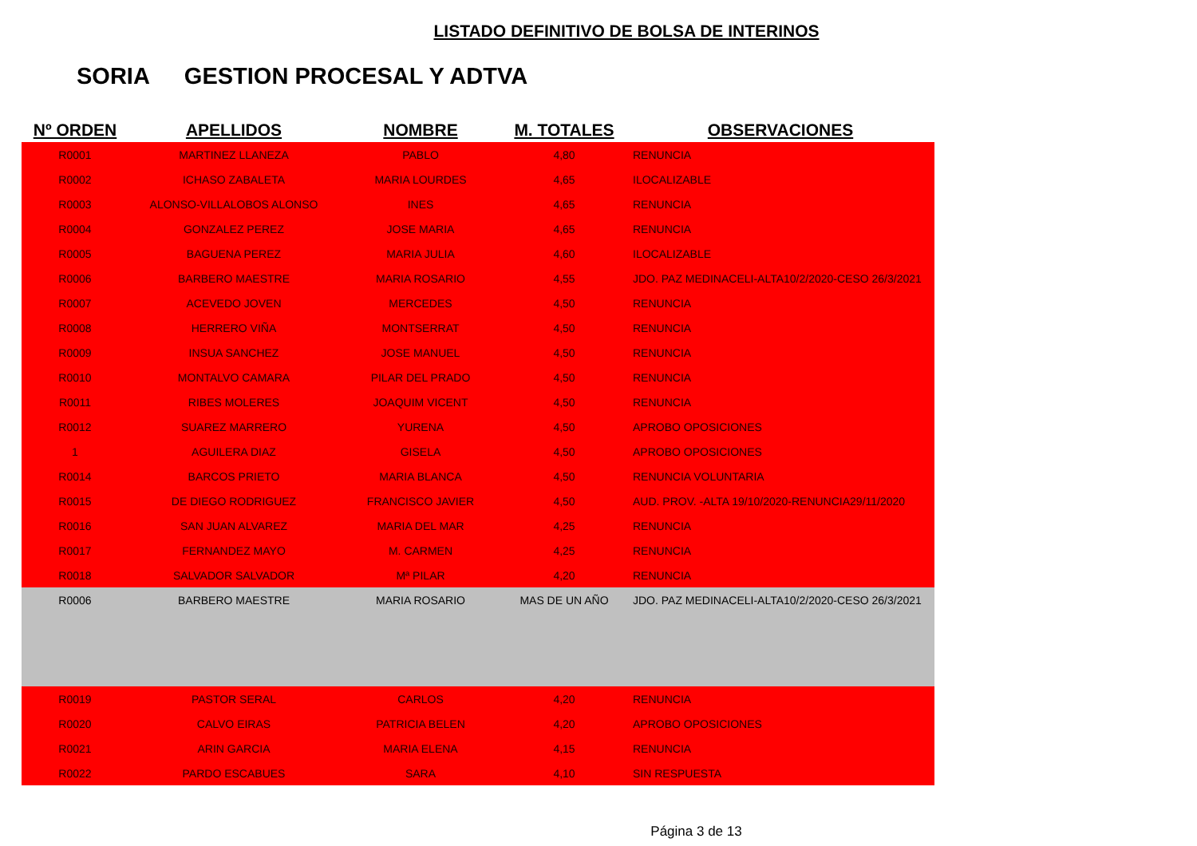LISTADO DEFINITIVO DE BOLSA DE INTERINOS
SORIA GESTION PROCESAL Y ADTVA
| Nº ORDEN | APELLIDOS | NOMBRE | M. TOTALES | OBSERVACIONES |
| --- | --- | --- | --- | --- |
| R0001 | MARTINEZ LLANEZA | PABLO | 4,80 | RENUNCIA |
| R0002 | ICHASO ZABALETA | MARIA LOURDES | 4,65 | ILOCALIZABLE |
| R0003 | ALONSO-VILLALOBOS ALONSO | INES | 4,65 | RENUNCIA |
| R0004 | GONZALEZ PEREZ | JOSE MARIA | 4,65 | RENUNCIA |
| R0005 | BAGUENA PEREZ | MARIA JULIA | 4,60 | ILOCALIZABLE |
| R0006 | BARBERO MAESTRE | MARIA ROSARIO | 4,55 | JDO. PAZ MEDINACELI-ALTA10/2/2020-CESO 26/3/2021 |
| R0007 | ACEVEDO JOVEN | MERCEDES | 4,50 | RENUNCIA |
| R0008 | HERRERO VIÑA | MONTSERRAT | 4,50 | RENUNCIA |
| R0009 | INSUA SANCHEZ | JOSE MANUEL | 4,50 | RENUNCIA |
| R0010 | MONTALVO CAMARA | PILAR DEL PRADO | 4,50 | RENUNCIA |
| R0011 | RIBES MOLERES | JOAQUIM VICENT | 4,50 | RENUNCIA |
| R0012 | SUAREZ MARRERO | YURENA | 4,50 | APROBO OPOSICIONES |
| 1 | AGUILERA DIAZ | GISELA | 4,50 | APROBO OPOSICIONES |
| R0014 | BARCOS PRIETO | MARIA BLANCA | 4,50 | RENUNCIA VOLUNTARIA |
| R0015 | DE DIEGO RODRIGUEZ | FRANCISCO JAVIER | 4,50 | AUD. PROV. -ALTA 19/10/2020-RENUNCIA29/11/2020 |
| R0016 | SAN JUAN ALVAREZ | MARIA DEL MAR | 4,25 | RENUNCIA |
| R0017 | FERNANDEZ MAYO | M. CARMEN | 4,25 | RENUNCIA |
| R0018 | SALVADOR SALVADOR | Mª PILAR | 4,20 | RENUNCIA |
| R0006 | BARBERO MAESTRE | MARIA ROSARIO | MAS DE UN AÑO | JDO. PAZ MEDINACELI-ALTA10/2/2020-CESO 26/3/2021 |
| R0019 | PASTOR SERAL | CARLOS | 4,20 | RENUNCIA |
| R0020 | CALVO EIRAS | PATRICIA BELEN | 4,20 | APROBO OPOSICIONES |
| R0021 | ARIN GARCIA | MARIA ELENA | 4,15 | RENUNCIA |
| R0022 | PARDO ESCABUES | SARA | 4,10 | SIN RESPUESTA |
Página 3 de 13